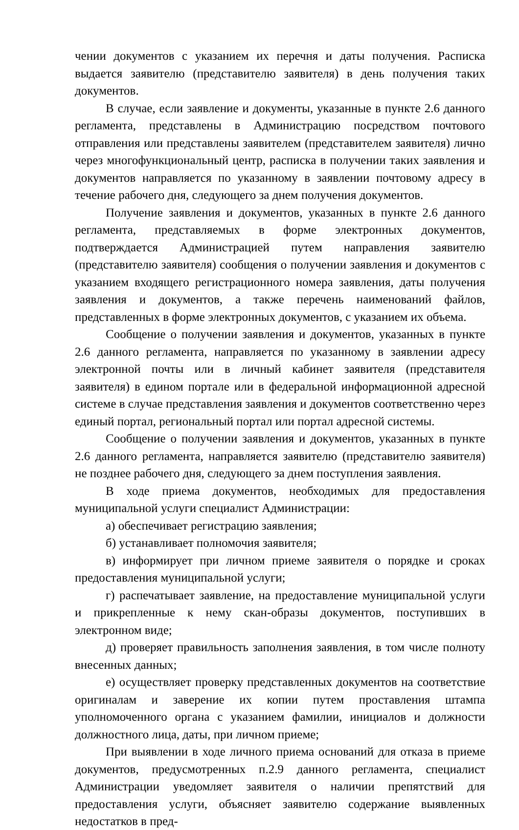чении документов с указанием их перечня и даты получения. Расписка выдается заявителю (представителю заявителя) в день получения таких документов.
В случае, если заявление и документы, указанные в пункте 2.6 данного регламента, представлены в Администрацию посредством почтового отправления или представлены заявителем (представителем заявителя) лично через многофункциональный центр, расписка в получении таких заявления и документов направляется по указанному в заявлении почтовому адресу в течение рабочего дня, следующего за днем получения документов.
Получение заявления и документов, указанных в пункте 2.6 данного регламента, представляемых в форме электронных документов, подтверждается Администрацией путем направления заявителю (представителю заявителя) сообщения о получении заявления и документов с указанием входящего регистрационного номера заявления, даты получения заявления и документов, а также перечень наименований файлов, представленных в форме электронных документов, с указанием их объема.
Сообщение о получении заявления и документов, указанных в пункте 2.6 данного регламента, направляется по указанному в заявлении адресу электронной почты или в личный кабинет заявителя (представителя заявителя) в едином портале или в федеральной информационной адресной системе в случае представления заявления и документов соответственно через единый портал, региональный портал или портал адресной системы.
Сообщение о получении заявления и документов, указанных в пункте 2.6 данного регламента, направляется заявителю (представителю заявителя) не позднее рабочего дня, следующего за днем поступления заявления.
В ходе приема документов, необходимых для предоставления муниципальной услуги специалист Администрации:
а) обеспечивает регистрацию заявления;
б) устанавливает полномочия заявителя;
в) информирует при личном приеме заявителя о порядке и сроках предоставления муниципальной услуги;
г) распечатывает заявление, на предоставление муниципальной услуги и прикрепленные к нему скан-образы документов, поступивших в электронном виде;
д) проверяет правильность заполнения заявления, в том числе полноту внесенных данных;
е) осуществляет проверку представленных документов на соответствие оригиналам и заверение их копии путем проставления штампа уполномоченного органа с указанием фамилии, инициалов и должности должностного лица, даты, при личном приеме;
При выявлении в ходе личного приема оснований для отказа в приеме документов, предусмотренных п.2.9 данного регламента, специалист Администрации уведомляет заявителя о наличии препятствий для предоставления услуги, объясняет заявителю содержание выявленных недостатков в пред-